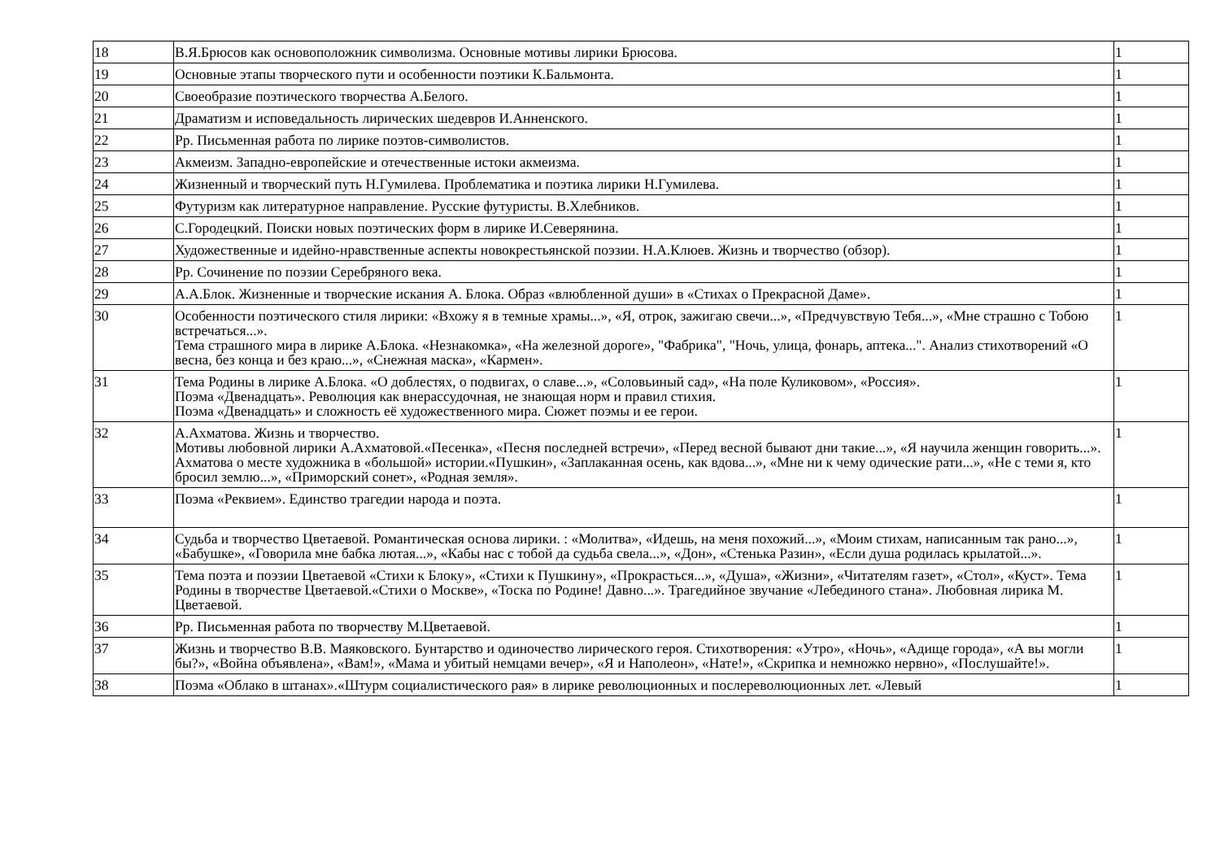| 18 | В.Я.Брюсов как основоположник символизма. Основные мотивы лирики Брюсова. | 1 |
| 19 | Основные этапы творческого пути и особенности поэтики К.Бальмонта. | 1 |
| 20 | Своеобразие поэтического творчества А.Белого. | 1 |
| 21 | Драматизм и исповедальность лирических шедевров И.Анненского. | 1 |
| 22 | Рр. Письменная работа по лирике поэтов-символистов. | 1 |
| 23 | Акмеизм. Западно-европейские и отечественные истоки акмеизма. | 1 |
| 24 | Жизненный и творческий путь Н.Гумилева. Проблематика и поэтика лирики Н.Гумилева. | 1 |
| 25 | Футуризм как литературное направление. Русские футуристы. В.Хлебников. | 1 |
| 26 | С.Городецкий. Поиски новых поэтических форм в лирике И.Северянина. | 1 |
| 27 | Художественные и идейно-нравственные аспекты новокрестьянской поэзии. Н.А.Клюев. Жизнь и творчество (обзор). | 1 |
| 28 | Рр. Сочинение по поэзии Серебряного века. | 1 |
| 29 | А.А.Блок. Жизненные и творческие искания А. Блока. Образ «влюбленной души» в «Стихах о Прекрасной Даме». | 1 |
| 30 | Особенности поэтического стиля лирики: «Вхожу я в темные храмы...», «Я, отрок, зажигаю свечи...», «Предчувствую Тебя...», «Мне страшно с Тобою встречаться...». Тема страшного мира в лирике А.Блока. «Незнакомка», «На железной дороге», "Фабрика", "Ночь, улица, фонарь, аптека...". Анализ стихотворений «О весна, без конца и без краю...», «Снежная маска», «Кармен». | 1 |
| 31 | Тема Родины в лирике А.Блока. «О доблестях, о подвигах, о славе...», «Соловьиный сад», «На поле Куликовом», «Россия». Поэма «Двенадцать». Революция как внерассудочная, не знающая норм и правил стихия. Поэма «Двенадцать» и сложность её художественного мира. Сюжет поэмы и ее герои. | 1 |
| 32 | А.Ахматова. Жизнь и творчество. Мотивы любовной лирики А.Ахматовой.«Песенка», «Песня последней встречи», «Перед весной бывают дни такие...», «Я научила женщин говорить...». Ахматова о месте художника в «большой» истории.«Пушкин», «Заплаканная осень, как вдова...», «Мне ни к чему одические рати...», «Не с теми я, кто бросил землю...», «Приморский сонет», «Родная земля». | 1 |
| 33 | Поэма «Реквием». Единство трагедии народа и поэта. | 1 |
| 34 | Судьба и творчество Цветаевой. Романтическая основа лирики. : «Молитва», «Идешь, на меня похожий...», «Моим стихам, написанным так рано...», «Бабушке», «Говорила мне бабка лютая...», «Кабы нас с тобой да судьба свела...», «Дон», «Стенька Разин», «Если душа родилась крылатой...». | 1 |
| 35 | Тема поэта и поэзии Цветаевой «Стихи к Блоку», «Стихи к Пушкину», «Прокрасться...», «Душа», «Жизни», «Читателям газет», «Стол», «Куст». Тема Родины в творчестве Цветаевой.«Стихи о Москве», «Тоска по Родине! Давно...». Трагедийное звучание «Лебединого стана». Любовная лирика М. Цветаевой. | 1 |
| 36 | Рр. Письменная работа по творчеству М.Цветаевой. | 1 |
| 37 | Жизнь и творчество В.В. Маяковского. Бунтарство и одиночество лирического героя. Стихотворения: «Утро», «Ночь», «Адище города», «А вы могли бы?», «Война объявлена», «Вам!», «Мама и убитый немцами вечер», «Я и Наполеон», «Нате!», «Скрипка и немножко нервно», «Послушайте!». | 1 |
| 38 | Поэма «Облако в штанах».«Штурм социалистического рая» в лирике революционных и послереволюционных лет. «Левый | 1 |